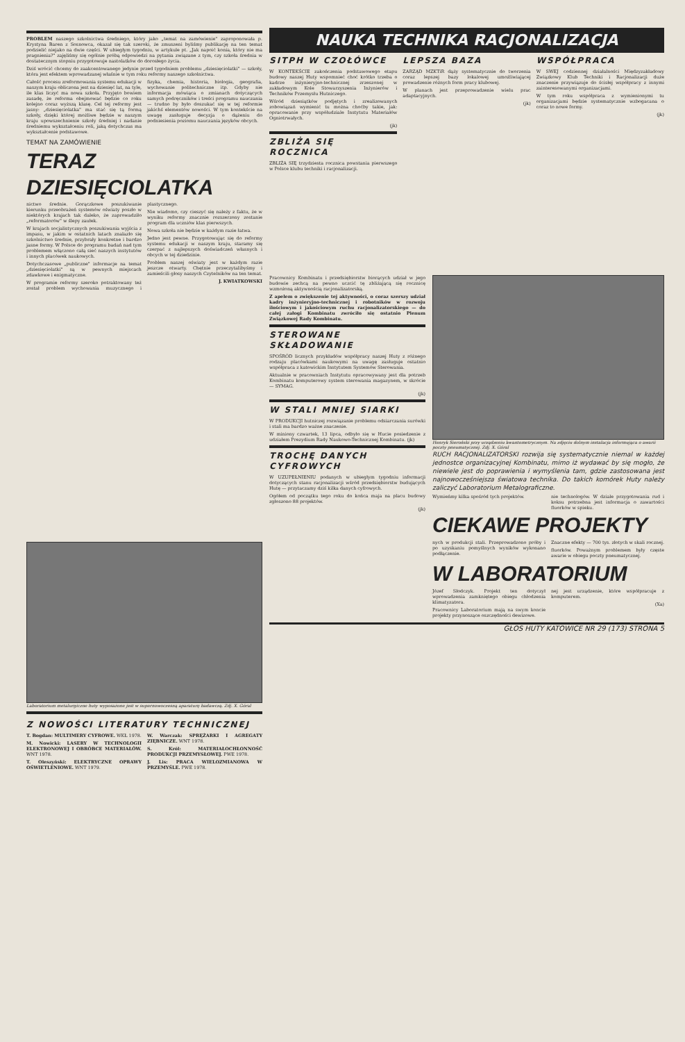PROBLEM naszego szkolnictwa średniego, który jako „temat na zamówienie" zaproponowała p. Krystyna Baren z Sosnowca, okazał się tak szeroki, że zmuszeni byliśmy publikację na ten temat podzielić niejako na dwie części. W ubiegłym tygodniu, w artykule pt. „Jak napoić konia, który nie ma pragnienia?" zajęliśmy się ogólnie próbą odpowiedzi na pytania związane z tym, czy szkoła średnia w dostatecznym stopniu przygotowuje nastolatków do dorosłego życia.
Dziś wrócić chcemy do zaakcentowanego jedynie przed tygodniem problemu „dziesięciolatki" — szkoły, która jest efektem wprowadzanej właśnie w tym roku reformy naszego szkolnictwa.
Całość procesu zreformowania systemu edukacji w naszym kraju obliczona jest na dziesięć lat, na tyle, ile klas liczyć ma nowa szkoła. Przyjęto bowiem zasadę, że reforma obejmować będzie co roku kolejno coraz wyższą klasę. Cel tej reformy jest jasny: „dziesięciolatka" ma stać się tą formą szkoły, dzięki której możliwe będzie w naszym kraju upowszechnienie szkoły średniej i nadanie średniemu wykształceniu roli, jaką dotychczas ma wykształcenie podstawowe.
fizyka, chemia, historia, biologia, geografia, wychowanie politechniczne itp. Gdyby nie informacja mówiąca o zmianach dotyczących samych podręczników i treści programu nauczania — trudno by było doszukać się w tej reformie jakichś elementów nowości. W tym kontekście na uwagę zasługuje decyzja o dążeniu do podniesienia poziomu nauczania języków obcych.
TEMAT NA ZAMÓWIENIE
TERAZ DZIESIĘCIOLATKA
nictwo średnie. Gorączkowe poszukiwanie kierunku przeobrażeń systemów oświaty poszło w niektórych krajach tak daleko, że zaprowadziło „reformatorów" w ślepy zaułek.
W krajach socjalistycznych poszukiwania wyjścia z impasu, w jakim w ostatnich latach znalazło się szkolnictwo średnie, przybrały konkretne i bardzo jasne formy. W Polsce do programu badań nad tym problemem włączono całą sieć naszych instytutów i innych placówek naukowych.
Dotychczasowe „publiczne" informacje na temat „dziesięciolatki" są w pewnych miejscach zdawkowe i enigmatyczne.
W programie reformy szeroko potraktowany też został problem wychowania muzycznego i plastycznego.
Nie wiadomo, czy cieszyć się należy z faktu, że w wyniku reformy znacznie rozszerzony zostanie program dla uczniów klas pierwszych.
Nowa szkoła nie będzie w każdym razie łatwa.
Jedno jest pewne. Przygotowując się do reformy systemu edukacji w naszym kraju, staramy się czerpać z najlepszych doświadczeń własnych i obcych w tej dziedzinie.
Problem naszej oświaty jest w każdym razie jeszcze otwarty. Chętnie przeczytalibyśmy i zamieścili głosy naszych Czytelników na ten temat.
J. KWIATKOWSKI
Laboratorium metalurgiczne huty wyposażone jest w supernowoczesną aparaturę badawczą. Zdj. X. Góral
Z NOWOŚCI LITERATURY TECHNICZNEJ
T. Bogdan: MULTIMERY CYFROWE. WKŁ 1978.
M. Nowicki: LASERY W TECHNOLOGII ELEKTRONOWEJ I OBRÓBCE MATERIAŁÓW. WNT 1978.
T. Oleszyński: ELEKTRYCZNE OPRAWY OŚWIETLENIOWE. WNT 1979.
W. Warczak: SPRĘŻARKI I AGREGATY ZIĘBNICZE. WNT 1978.
S. Król: MATERIAŁOCHŁONNOŚĆ PRODUKCJI PRZEMYSŁOWEJ. PWE 1978.
J. Lis: PRACA WIELOZMIANOWA W PRZEMYŚLE. PWE 1978.
NAUKA TECHNIKA RACJONALIZACJA
SITPH W CZOŁÓWCE
W KONTEKŚCIE zakończenia podstawowego etapu budowy naszej Huty wspomnieć choć krótko trzeba o kadrze inżynieryjno-technicznej zrzeszonej w zakładowym Kole Stowarzyszenia Inżynierów i Techników Przemysłu Hutniczego.
Wśród dziesiątków podjętych i zrealizowanych zobowiązań wymienić tu można choćby takie, jak: opracowanie przy współudziale Instytutu Materiałów Ogniotrwałych.
(jk)
ZBLIŻA SIĘ ROCZNICA
ZBLIŻA SIĘ trzydziesta rocznica powstania pierwszego w Polsce klubu techniki i racjonalizacji.
LEPSZA BAZA
ZARZĄD MZKTiR dąży systematycznie do tworzenia coraz lepszej bazy lokalowej umożliwiającej prowadzenie różnych form pracy klubowej.
W planach jest przeprowadzenie wielu prac adaptacyjnych.
(jk)
WSPÓŁPRACA
W SWEJ codziennej działalności Międzyzakładowy Związkowy Klub Techniki i Racjonalizacji duże znaczenie przywiązuje do ścisłej współpracy z innymi zainteresowanymi organizacjami.
W tym roku współpraca z wymienionymi tu organizacjami będzie systematycznie wzbogacana o coraz to nowe formy.
(jk)
Pracownicy Kombinatu i przedsiębiorstw biorących udział w jego budowie zechcą na pewno uczcić tę zbliżającą się rocznicę wzmożoną aktywnością racjonalizatorską.
Z apelem o zwiększenie tej aktywności, o coraz szerszy udział kadry inżynieryjno-technicznej i robotników w rozwoju ilościowym i jakościowym ruchu racjonalizatorskiego — do całej załogi Kombinatu zwróciło się ostatnio Plenum Związkowej Rady Kombinatu.
STEROWANE SKŁADOWANIE
SPOŚRÓD licznych przykładów współpracy naszej Huty z różnego rodzaju placówkami naukowymi na uwagę zasługuje ostatnio współpraca z katowickim Instytutem Systemów Sterowania.
Aktualnie w pracowniach Instytutu opracowywany jest dla potrzeb Kombinatu komputerowy system sterowania magazynem, w skrócie — SYMAG.
(jk)
W STALI MNIEJ SIARKI
W PRODUKCJI hutniczej rozwiązanie problemu odsiarczania surówki i stali ma bardzo ważne znaczenie.
W miniony czwartek, 13 lipca, odbyło się w Hucie posiedzenie z udziałem Prezydium Rady Naukowo-Technicznej Kombinatu. (jk)
TROCHĘ DANYCH CYFROWYCH
W UZUPEŁNIENIU podanych w ubiegłym tygodniu informacji dotyczących stanu racjonalizacji wśród przedsiębiorstw budujących Hutę — przytaczamy dziś kilka danych cyfrowych.
Ogółem od początku tego roku do końca maja na placu budowy zgłoszono 88 projektów.
(jk)
Henryk Sieroński przy urządzeniu kwantometrycznym. Na zdjęciu dolnym instalacja informująca o awarii poczty pneumatycznej. Zdj. X. Góral
RUCH RACJONALIZATORSKI rozwija się systematycznie niemal w każdej jednostce organizacyjnej Kombinatu, mimo iż wydawać by się mogło, że niewiele jest do poprawienia i wymyślenia tam, gdzie zastosowana jest najnowocześniejsza światowa technika. Do takich komórek Huty należy zaliczyć Laboratorium Metalograficzne.
Wymieńmy kilka spośród tych projektów.
nie technologów. W dziale przygotowania rud i koksu potrzebna jest informacja o zawartości fluorków w spieku.
CIEKAWE PROJEKTY
nych w produkcji stali. Przeprowadzono próby i po uzyskaniu pomyślnych wyników wykonano podłączenie.
Znaczne efekty — 700 tys. złotych w skali rocznej.
fluorków. Poważnym problemem były częste awarie w obiegu poczty pneumatycznej.
W LABORATORIUM
Józef Słodczyk. Projekt ten dotyczył wprowadzenia zamkniętego obiegu chłodzenia klimatyzatora.
Pracownicy Laboratorium mają na swym koncie projekty przynoszące oszczędności dewizowe.
nej jest urządzenie, które współpracuje z komputerem.
(Xa)
GŁOS HUTY KATOWICE NR 29 (173) STRONA 5